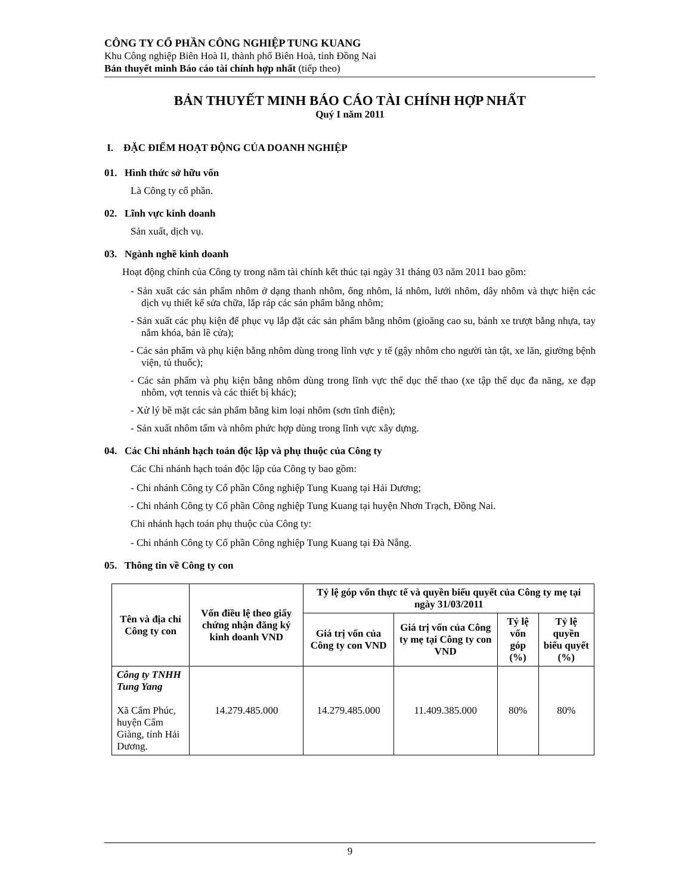CÔNG TY CỔ PHẦN CÔNG NGHIỆP TUNG KUANG
Khu Công nghiệp Biên Hoà II, thành phố Biên Hoà, tỉnh Đồng Nai
Bản thuyết minh Báo cáo tài chính hợp nhất (tiếp theo)
BẢN THUYẾT MINH BÁO CÁO TÀI CHÍNH HỢP NHẤT
Quý I năm 2011
I. ĐẶC ĐIỂM HOẠT ĐỘNG CỦA DOANH NGHIỆP
01. Hình thức sở hữu vốn
Là Công ty cổ phần.
02. Lĩnh vực kinh doanh
Sản xuất, dịch vụ.
03. Ngành nghề kinh doanh
Hoạt động chính của Công ty trong năm tài chính kết thúc tại ngày 31 tháng 03 năm 2011 bao gồm:
- Sản xuất các sản phẩm nhôm ở dạng thanh nhôm, ống nhôm, lá nhôm, lưới nhôm, dây nhôm và thực hiện các dịch vụ thiết kế sửa chữa, lắp ráp các sản phẩm bằng nhôm;
- Sản xuất các phụ kiện để phục vụ lắp đặt các sản phẩm bằng nhôm (gioăng cao su, bánh xe trượt bằng nhựa, tay nắm khóa, bản lề cửa);
- Các sản phẩm và phụ kiện bằng nhôm dùng trong lĩnh vực y tế (gậy nhôm cho người tàn tật, xe lăn, giường bệnh viện, tủ thuốc);
- Các sản phẩm và phụ kiện bằng nhôm dùng trong lĩnh vực thể dục thể thao (xe tập thể dục đa năng, xe đạp nhôm, vợt tennis và các thiết bị khác);
- Xử lý bề mặt các sản phẩm bằng kim loại nhôm (sơn tĩnh điện);
- Sản xuất nhôm tấm và nhôm phức hợp dùng trong lĩnh vực xây dựng.
04. Các Chi nhánh hạch toán độc lập và phụ thuộc của Công ty
Các Chi nhánh hạch toán độc lập của Công ty bao gồm:
- Chi nhánh Công ty Cổ phần Công nghiệp Tung Kuang tại Hải Dương;
- Chi nhánh Công ty Cổ phần Công nghiệp Tung Kuang tại huyện Nhơn Trạch, Đồng Nai.
Chi nhánh hạch toán phụ thuộc của Công ty:
- Chi nhánh Công ty Cổ phần Công nghiệp Tung Kuang tại Đà Nẵng.
05. Thông tin về Công ty con
| Tên và địa chỉ Công ty con | Vốn điều lệ theo giấy chứng nhận đăng ký kinh doanh VND | Tỷ lệ góp vốn thực tế và quyền biểu quyết của Công ty mẹ tại ngày 31/03/2011 | | | |
| --- | --- | --- | --- | --- | --- |
| | | Giá trị vốn của Công ty con VND | Giá trị vốn của Công ty mẹ tại Công ty con VND | Tỷ lệ vốn góp (%) | Tỷ lệ quyền biểu quyết (%) |
| Công ty TNHH Tung Yang Xã Cẩm Phúc, huyện Cẩm Giàng, tỉnh Hải Dương. | 14.279.485.000 | 14.279.485.000 | 11.409.385.000 | 80% | 80% |
9